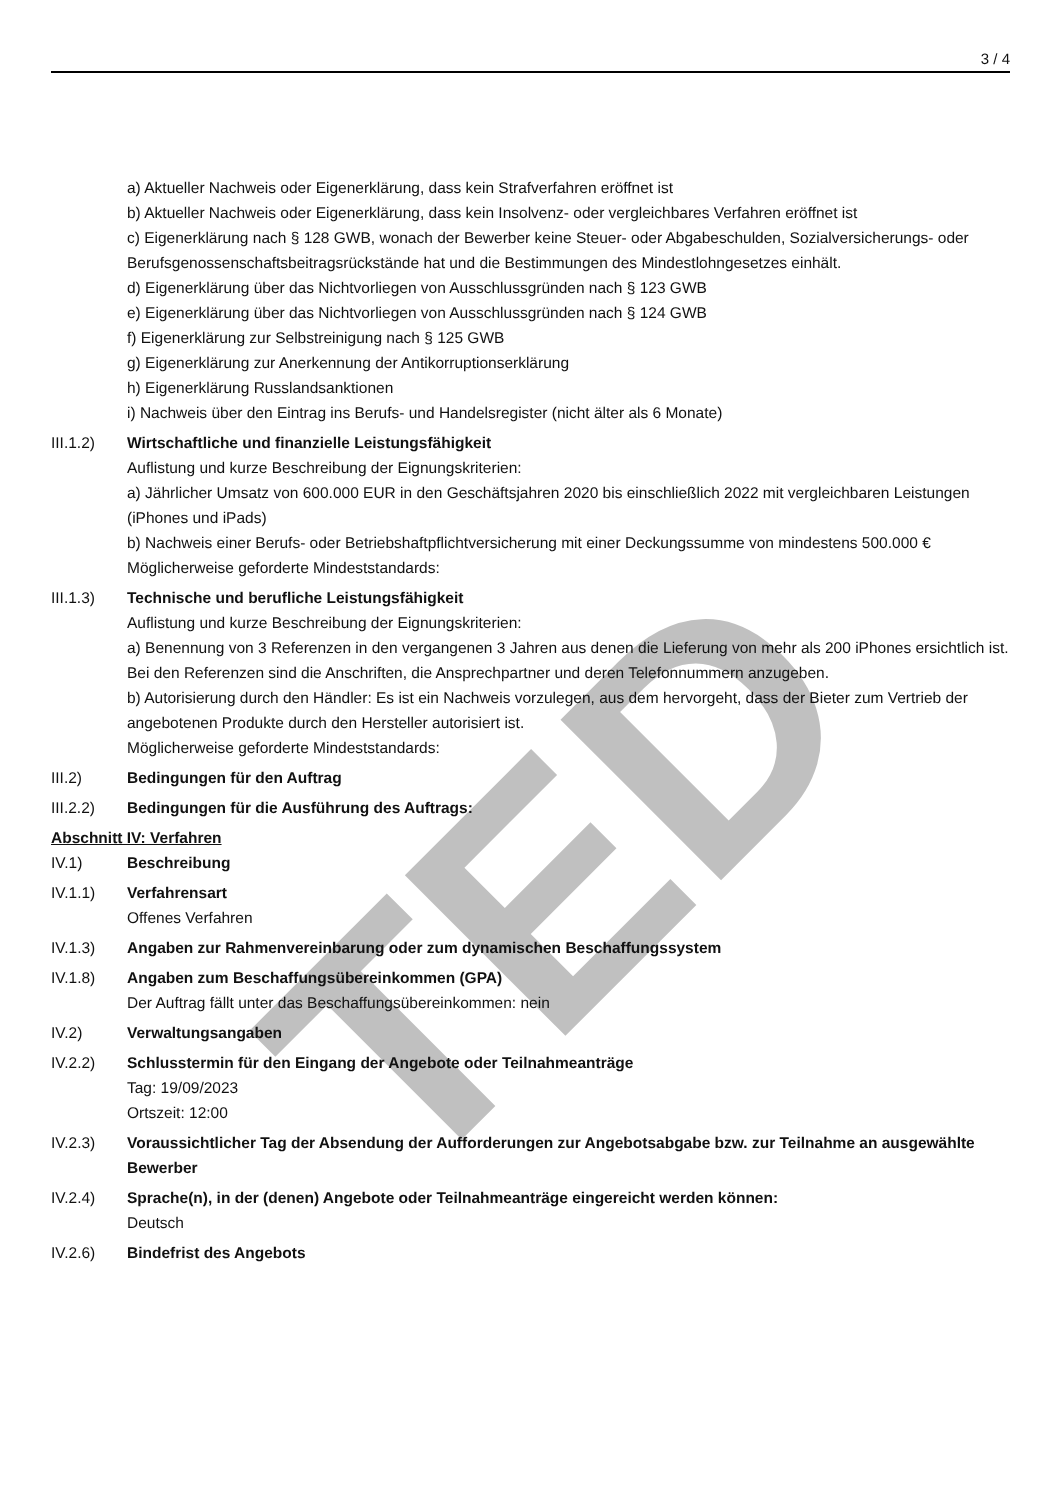TED
3 / 4
a) Aktueller Nachweis oder Eigenerklärung, dass kein Strafverfahren eröffnet ist
b) Aktueller Nachweis oder Eigenerklärung, dass kein Insolvenz- oder vergleichbares Verfahren eröffnet ist
c) Eigenerklärung nach § 128 GWB, wonach der Bewerber keine Steuer- oder Abgabeschulden, Sozialversicherungs- oder Berufsgenossenschaftsbeitragsrückstände hat und die Bestimmungen des Mindestlohngesetzes einhält.
d) Eigenerklärung über das Nichtvorliegen von Ausschlussgründen nach § 123 GWB
e) Eigenerklärung über das Nichtvorliegen von Ausschlussgründen nach § 124 GWB
f) Eigenerklärung zur Selbstreinigung nach § 125 GWB
g) Eigenerklärung zur Anerkennung der Antikorruptionserklärung
h) Eigenerklärung Russlandsanktionen
i) Nachweis über den Eintrag ins Berufs- und Handelsregister (nicht älter als 6 Monate)
III.1.2) Wirtschaftliche und finanzielle Leistungsfähigkeit
Auflistung und kurze Beschreibung der Eignungskriterien:
a) Jährlicher Umsatz von 600.000 EUR in den Geschäftsjahren 2020 bis einschließlich 2022 mit vergleichbaren Leistungen (iPhones und iPads)
b) Nachweis einer Berufs- oder Betriebshaftpflichtversicherung mit einer Deckungssumme von mindestens 500.000 €
Möglicherweise geforderte Mindeststandards:
III.1.3) Technische und berufliche Leistungsfähigkeit
Auflistung und kurze Beschreibung der Eignungskriterien:
a) Benennung von 3 Referenzen in den vergangenen 3 Jahren aus denen die Lieferung von mehr als 200 iPhones ersichtlich ist. Bei den Referenzen sind die Anschriften, die Ansprechpartner und deren Telefonnummern anzugeben.
b) Autorisierung durch den Händler: Es ist ein Nachweis vorzulegen, aus dem hervorgeht, dass der Bieter zum Vertrieb der angebotenen Produkte durch den Hersteller autorisiert ist.
Möglicherweise geforderte Mindeststandards:
III.2) Bedingungen für den Auftrag
III.2.2) Bedingungen für die Ausführung des Auftrags:
Abschnitt IV: Verfahren
IV.1) Beschreibung
IV.1.1) Verfahrensart
Offenes Verfahren
IV.1.3) Angaben zur Rahmenvereinbarung oder zum dynamischen Beschaffungssystem
IV.1.8) Angaben zum Beschaffungsübereinkommen (GPA)
Der Auftrag fällt unter das Beschaffungsübereinkommen: nein
IV.2) Verwaltungsangaben
IV.2.2) Schlusstermin für den Eingang der Angebote oder Teilnahmeanträge
Tag: 19/09/2023
Ortszeit: 12:00
IV.2.3) Voraussichtlicher Tag der Absendung der Aufforderungen zur Angebotsabgabe bzw. zur Teilnahme an ausgewählte Bewerber
IV.2.4) Sprache(n), in der (denen) Angebote oder Teilnahmeanträge eingereicht werden können:
Deutsch
IV.2.6) Bindefrist des Angebots